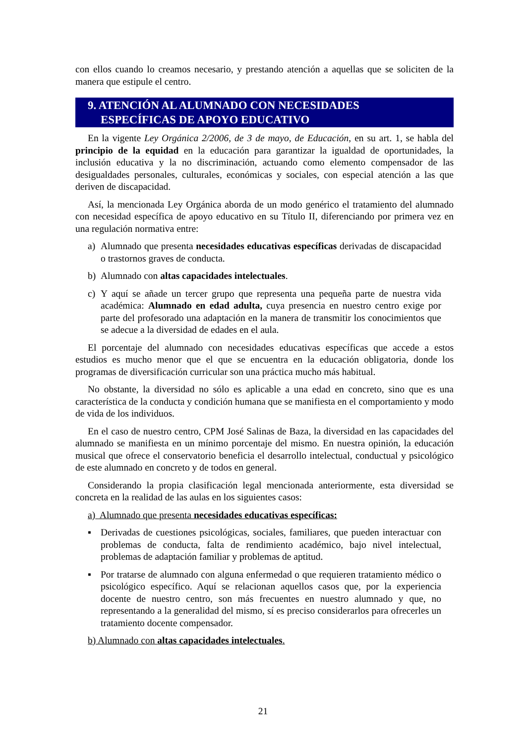con ellos cuando lo creamos necesario, y prestando atención a aquellas que se soliciten de la manera que estipule el centro.
9. ATENCIÓN AL ALUMNADO CON NECESIDADES
ESPECÍFICAS DE APOYO EDUCATIVO
En la vigente Ley Orgánica 2/2006, de 3 de mayo, de Educación, en su art. 1, se habla del principio de la equidad en la educación para garantizar la igualdad de oportunidades, la inclusión educativa y la no discriminación, actuando como elemento compensador de las desigualdades personales, culturales, económicas y sociales, con especial atención a las que deriven de discapacidad.
Así, la mencionada Ley Orgánica aborda de un modo genérico el tratamiento del alumnado con necesidad específica de apoyo educativo en su Título II, diferenciando por primera vez en una regulación normativa entre:
a) Alumnado que presenta necesidades educativas específicas derivadas de discapacidad o trastornos graves de conducta.
b) Alumnado con altas capacidades intelectuales.
c) Y aquí se añade un tercer grupo que representa una pequeña parte de nuestra vida académica: Alumnado en edad adulta, cuya presencia en nuestro centro exige por parte del profesorado una adaptación en la manera de transmitir los conocimientos que se adecue a la diversidad de edades en el aula.
El porcentaje del alumnado con necesidades educativas específicas que accede a estos estudios es mucho menor que el que se encuentra en la educación obligatoria, donde los programas de diversificación curricular son una práctica mucho más habitual.
No obstante, la diversidad no sólo es aplicable a una edad en concreto, sino que es una característica de la conducta y condición humana que se manifiesta en el comportamiento y modo de vida de los individuos.
En el caso de nuestro centro, CPM José Salinas de Baza, la diversidad en las capacidades del alumnado se manifiesta en un mínimo porcentaje del mismo. En nuestra opinión, la educación musical que ofrece el conservatorio beneficia el desarrollo intelectual, conductual y psicológico de este alumnado en concreto y de todos en general.
Considerando la propia clasificación legal mencionada anteriormente, esta diversidad se concreta en la realidad de las aulas en los siguientes casos:
a) Alumnado que presenta necesidades educativas específicas:
▪ Derivadas de cuestiones psicológicas, sociales, familiares, que pueden interactuar con problemas de conducta, falta de rendimiento académico, bajo nivel intelectual, problemas de adaptación familiar y problemas de aptitud.
▪ Por tratarse de alumnado con alguna enfermedad o que requieren tratamiento médico o psicológico específico. Aquí se relacionan aquellos casos que, por la experiencia docente de nuestro centro, son más frecuentes en nuestro alumnado y que, no representando a la generalidad del mismo, sí es preciso considerarlos para ofrecerles un tratamiento docente compensador.
b) Alumnado con altas capacidades intelectuales.
21